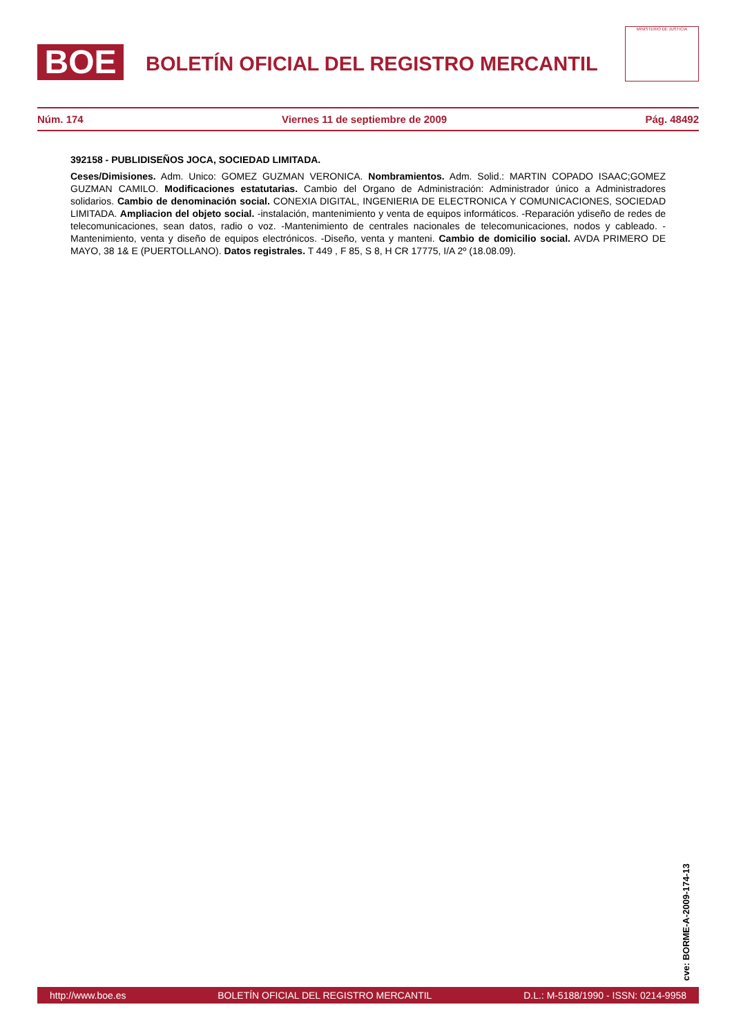BOE
BOLETÍN OFICIAL DEL REGISTRO MERCANTIL
MINISTERIO DE JUSTICIA
Núm. 174 Viernes 11 de septiembre de 2009 Pág. 48492
392158 - PUBLIDISEÑOS JOCA, SOCIEDAD LIMITADA.
Ceses/Dimisiones. Adm. Unico: GOMEZ GUZMAN VERONICA. Nombramientos. Adm. Solid.: MARTIN COPADO ISAAC;GOMEZ GUZMAN CAMILO. Modificaciones estatutarias. Cambio del Organo de Administración: Administrador único a Administradores solidarios. Cambio de denominación social. CONEXIA DIGITAL, INGENIERIA DE ELECTRONICA Y COMUNICACIONES, SOCIEDAD LIMITADA. Ampliacion del objeto social. -instalación, mantenimiento y venta de equipos informáticos. -Reparación ydiseño de redes de telecomunicaciones, sean datos, radio o voz. -Mantenimiento de centrales nacionales de telecomunicaciones, nodos y cableado. -Mantenimiento, venta y diseño de equipos electrónicos. -Diseño, venta y manteni. Cambio de domicilio social. AVDA PRIMERO DE MAYO, 38 1& E (PUERTOLLANO). Datos registrales. T 449 , F 85, S 8, H CR 17775, I/A 2º (18.08.09).
cve: BORME-A-2009-174-13
http://www.boe.es BOLETÍN OFICIAL DEL REGISTRO MERCANTIL D.L.: M-5188/1990 - ISSN: 0214-9958